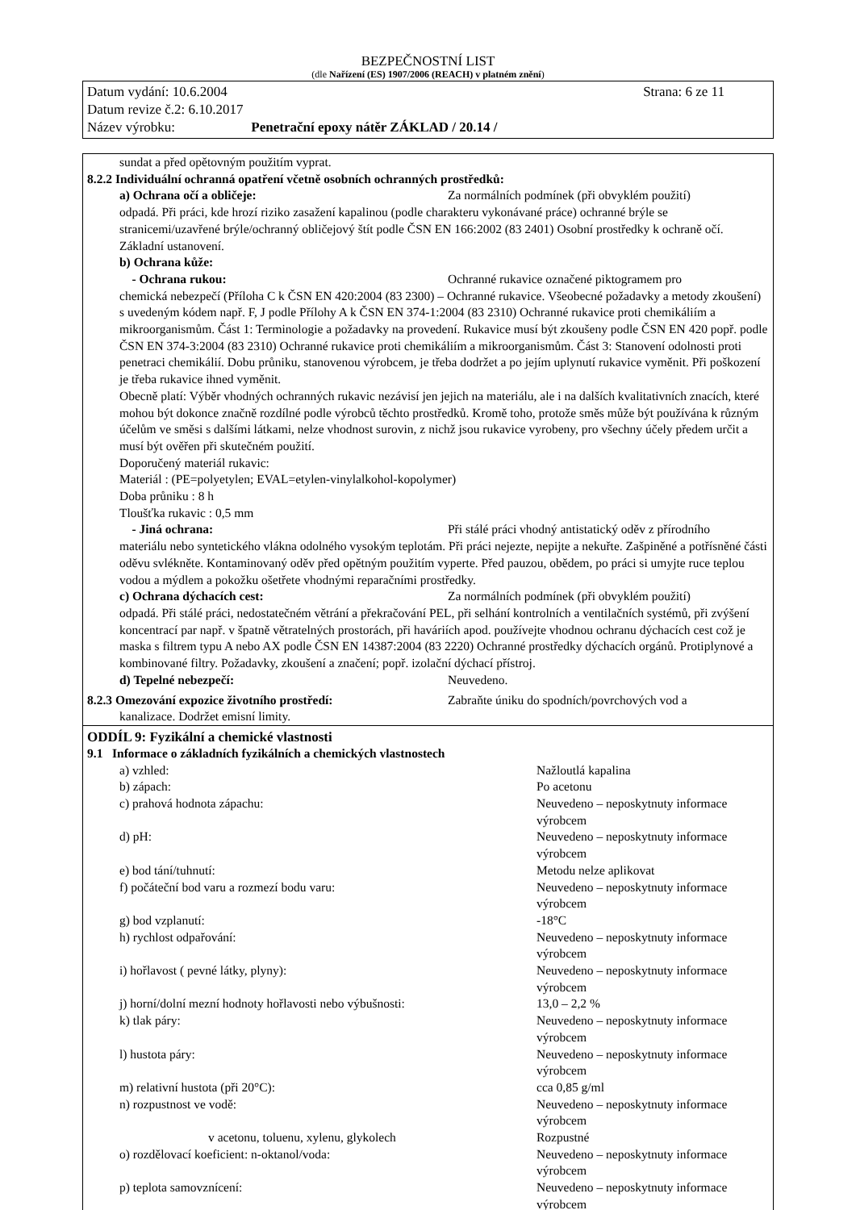BEZPEČNOSTNÍ LIST
(dle Nařízení (ES) 1907/2006 (REACH) v platném znění)
Datum vydání: 10.6.2004 Strana: 6 ze 11
Datum revize č.2: 6.10.2017
Název výrobku: Penetrační epoxy nátěr ZÁKLAD / 20.14 /
sundat a před opětovným použitím vyprat.
8.2.2 Individuální ochranná opatření včetně osobních ochranných prostředků:
a) Ochrana očí a obličeje: Za normálních podmínek (při obvyklém použití)
odpadá. Při práci, kde hrozí riziko zasažení kapalinou (podle charakteru vykonávané práce) ochranné brýle se stranicemi/uzavřené brýle/ochranný obličejový štít podle ČSN EN 166:2002 (83 2401) Osobní prostředky k ochraně očí. Základní ustanovení.
b) Ochrana kůže:
- Ochrana rukou: Ochranné rukavice označené piktogramem pro
chemická nebezpečí (Příloha C k ČSN EN 420:2004 (83 2300) – Ochranné rukavice. Všeobecné požadavky a metody zkoušení) s uvedeným kódem např. F, J podle Přílohy A k ČSN EN 374-1:2004 (83 2310) Ochranné rukavice proti chemikáliím a mikroorganismům. Část 1: Terminologie a požadavky na provedení. Rukavice musí být zkoušeny podle ČSN EN 420 popř. podle ČSN EN 374-3:2004 (83 2310) Ochranné rukavice proti chemikáliím a mikroorganismům. Část 3: Stanovení odolnosti proti penetraci chemikálií. Dobu průniku, stanovenou výrobcem, je třeba dodržet a po jejím uplynutí rukavice vyměnit. Při poškození je třeba rukavice ihned vyměnit.
Obecně platí: Výběr vhodných ochranných rukavic nezávisí jen jejich na materiálu, ale i na dalších kvalitativních znacích, které mohou být dokonce značně rozdílné podle výrobců těchto prostředků. Kromě toho, protože směs může být používána k různým účelům ve směsi s dalšími látkami, nelze vhodnost surovin, z nichž jsou rukavice vyrobeny, pro všechny účely předem určit a musí být ověřen při skutečném použití.
Doporučený materiál rukavic:
Materiál : (PE=polyetylen; EVAL=etylen-vinylalkohol-kopolymer)
Doba průniku : 8 h
Tloušťka rukavic : 0,5 mm
- Jiná ochrana: Při stálé práci vhodný antistatický oděv z přírodního
materiálu nebo syntetického vlákna odolného vysokým teplotám. Při práci nejezte, nepijte a nekuřte. Zašpiněné a potřísněné části oděvu svlékněte. Kontaminovaný oděv před opětným použitím vyperte. Před pauzou, obědem, po práci si umyjte ruce teplou vodou a mýdlem a pokožku ošetřete vhodnými reparačními prostředky.
c) Ochrana dýchacích cest: Za normálních podmínek (při obvyklém použití)
odpadá. Při stálé práci, nedostatečném větrání a překračování PEL, při selhání kontrolních a ventilačních systémů, při zvýšení koncentrací par např. v špatně větratelných prostorách, při haváriích apod. používejte vhodnou ochranu dýchacích cest což je maska s filtrem typu A nebo AX podle ČSN EN 14387:2004 (83 2220) Ochranné prostředky dýchacích orgánů. Protiplynové a kombinované filtry. Požadavky, zkoušení a značení; popř. izolační dýchací přístroj.
d) Tepelné nebezpečí: Neuvedeno.
8.2.3 Omezování expozice životního prostředí: Zabraňte úniku do spodních/povrchových vod a
kanalizace. Dodržet emisní limity.
ODDÍL 9: Fyzikální a chemické vlastnosti
9.1 Informace o základních fyzikálních a chemických vlastnostech
| a) vzhled: | Nažloutlá kapalina |
| b) zápach: | Po acetonu |
| c) prahová hodnota zápachu: | Neuvedeno – neposkytnuty informace výrobcem |
| d) pH: | Neuvedeno – neposkytnuty informace výrobcem |
| e) bod tání/tuhnutí: | Metodu nelze aplikovat |
| f) počáteční bod varu a rozmezí bodu varu: | Neuvedeno – neposkytnuty informace výrobcem |
| g) bod vzplanutí: | -18°C |
| h) rychlost odpařování: | Neuvedeno – neposkytnuty informace výrobcem |
| i) hořlavost ( pevné látky, plyny): | Neuvedeno – neposkytnuty informace výrobcem |
| j) horní/dolní mezní hodnoty hořlavosti nebo výbušnosti: | 13,0 – 2,2 % |
| k) tlak páry: | Neuvedeno – neposkytnuty informace výrobcem |
| l) hustota páry: | Neuvedeno – neposkytnuty informace výrobcem |
| m) relativní hustota (při 20°C): | cca 0,85 g/ml |
| n) rozpustnost ve vodě: | Neuvedeno – neposkytnuty informace výrobcem |
| v acetonu, toluenu, xylenu, glykolech | Rozpustné |
| o) rozdělovací koeficient: n-oktanol/voda: | Neuvedeno – neposkytnuty informace výrobcem |
| p) teplota samovznícení: | Neuvedeno – neposkytnuty informace výrobcem |